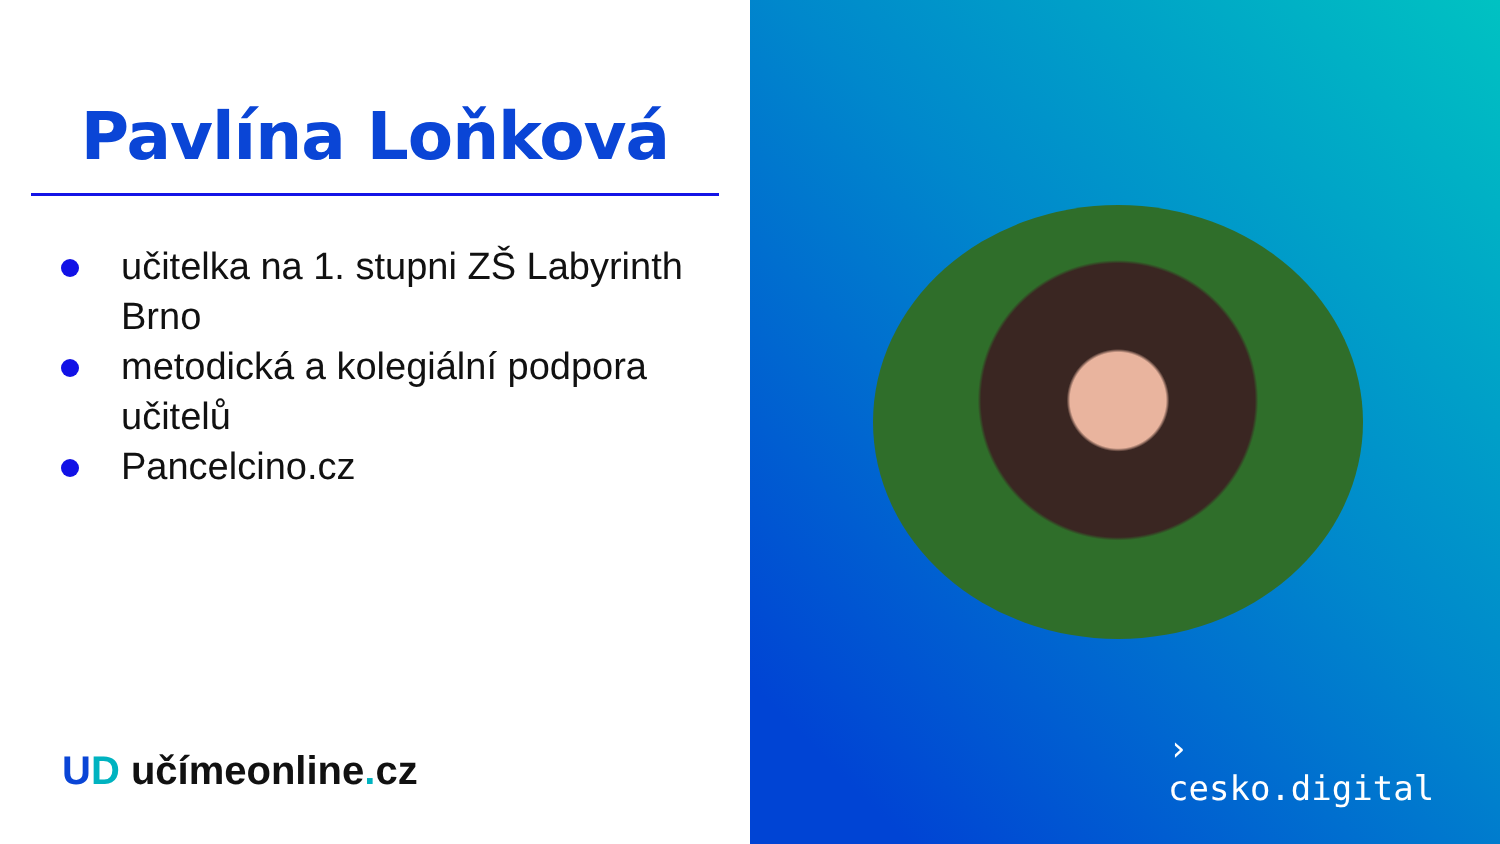Pavlína Loňková
učitelka na 1. stupni ZŠ Labyrinth Brno
metodická a kolegiální podpora učitelů
Pancelcino.cz
UD učímeonline. cz
›
cesko.digital